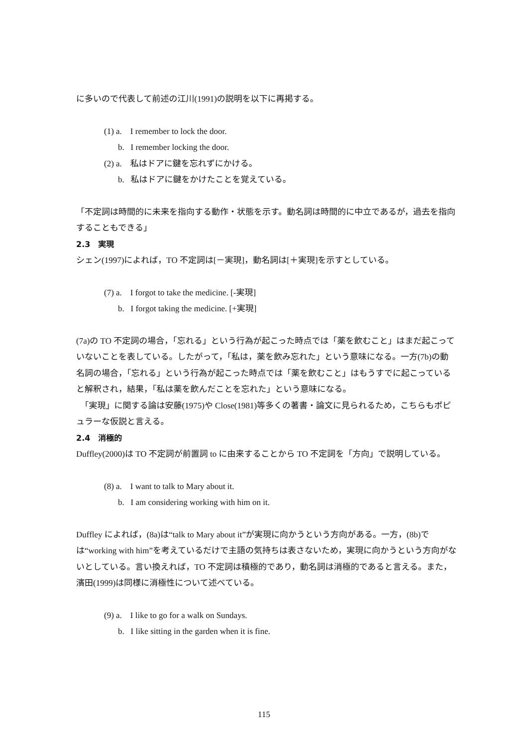に多いので代表して前述の江川(1991)の説明を以下に再掲する。
(1) a. I remember to lock the door.
b. I remember locking the door.
(2) a. 私はドアに鍵を忘れずにかける。
b. 私はドアに鍵をかけたことを覚えている。
「不定詞は時間的に未来を指向する動作・状態を示す。動名詞は時間的に中立であるが，過去を指向することもできる」
2.3　実現
シェン(1997)によれば，TO 不定詞は[－実現]，動名詞は[＋実現]を示すとしている。
(7) a. I forgot to take the medicine. [-実現]
b. I forgot taking the medicine. [+実現]
(7a)の TO 不定詞の場合，「忘れる」という行為が起こった時点では「薬を飲むこと」はまだ起こっていないことを表している。したがって，「私は，薬を飲み忘れた」という意味になる。一方(7b)の動名詞の場合，「忘れる」という行為が起こった時点では「薬を飲むこと」はもうすでに起こっていると解釈され，結果，「私は薬を飲んだことを忘れた」という意味になる。
　「実現」に関する論は安藤(1975)や Close(1981)等多くの著書・論文に見られるため，こちらもポピュラーな仮説と言える。
2.4　消極的
Duffley(2000)は TO 不定詞が前置詞 to に由来することから TO 不定詞を「方向」で説明している。
(8) a. I want to talk to Mary about it.
b. I am considering working with him on it.
Duffley によれば，(8a)は“talk to Mary about it”が実現に向かうという方向がある。一方，(8b)では“working with him”を考えているだけで主語の気持ちは表さないため，実現に向かうという方向がないとしている。言い換えれば，TO 不定詞は積極的であり，動名詞は消極的であると言える。また，濱田(1999)は同様に消極性について述べている。
(9) a. I like to go for a walk on Sundays.
b. I like sitting in the garden when it is fine.
115